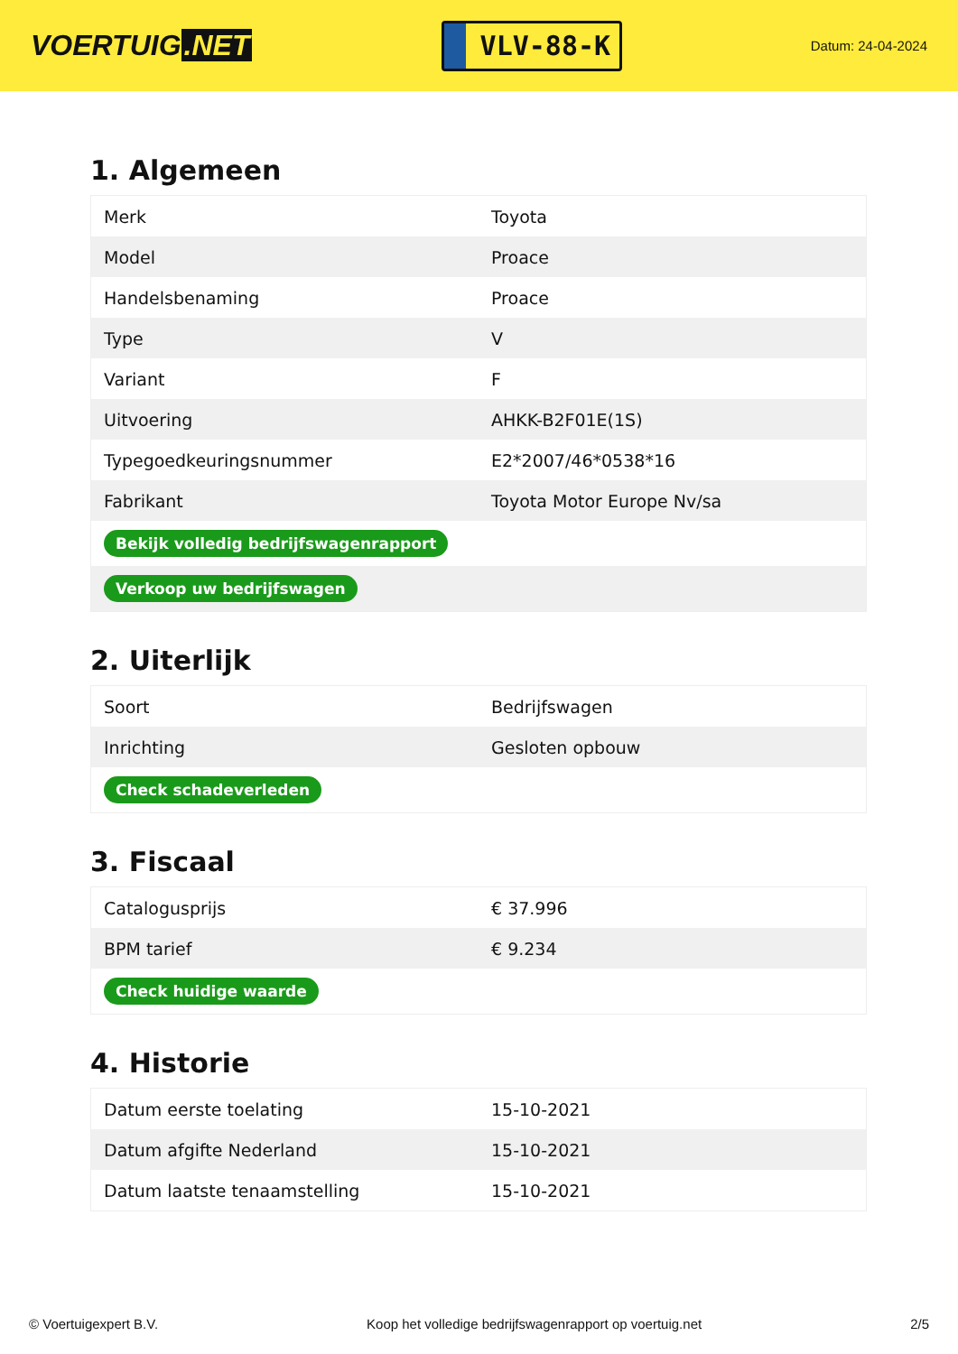VOERTUIG.NET
VLV-88-K
Datum: 24-04-2024
1. Algemeen
| Merk | Toyota |
| Model | Proace |
| Handelsbenaming | Proace |
| Type | V |
| Variant | F |
| Uitvoering | AHKK-B2F01E(1S) |
| Typegoedkeuringsnummer | E2*2007/46*0538*16 |
| Fabrikant | Toyota Motor Europe Nv/sa |
| Bekijk volledig bedrijfswagenrapport | |
| Verkoop uw bedrijfswagen | |
2. Uiterlijk
| Soort | Bedrijfswagen |
| Inrichting | Gesloten opbouw |
| Check schadeverleden | |
3. Fiscaal
| Catalogusprijs | € 37.996 |
| BPM tarief | € 9.234 |
| Check huidige waarde | |
4. Historie
| Datum eerste toelating | 15-10-2021 |
| Datum afgifte Nederland | 15-10-2021 |
| Datum laatste tenaamstelling | 15-10-2021 |
© Voertuigexpert B.V. Koop het volledige bedrijfswagenrapport op voertuig.net 2/5